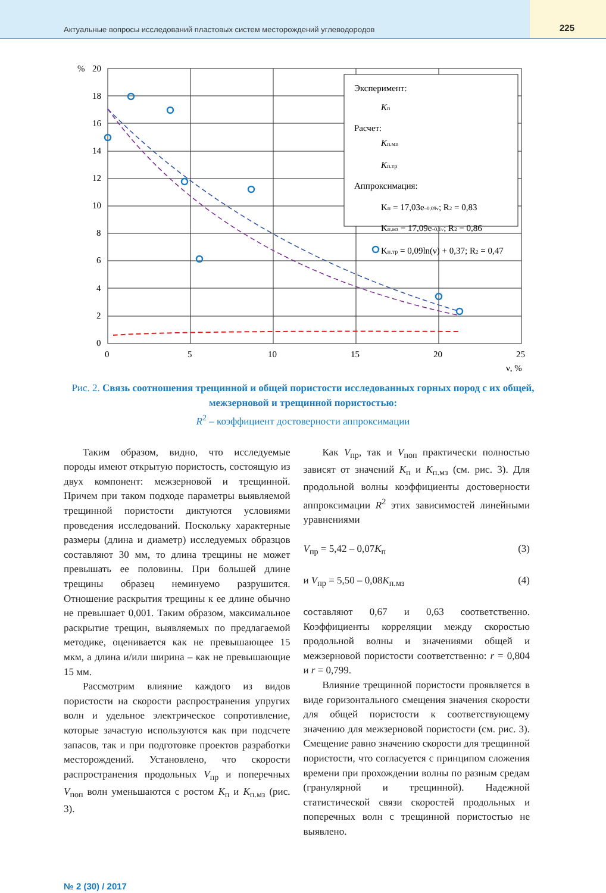Актуальные вопросы исследований пластовых систем месторождений углеводородов
225
%
20
18
16
14
12
10
8
6
4
2
0
0
5
10
15
20
25
ν, %
Эксперимент:
Kп
Расчет:
Kп.мз
Kп.тр
Аппроксимация:
Kп = 17,03e–0,09ν; R2 = 0,83
Kп.мз = 17,09e–0,1ν; R2 = 0,86
Kп.тр = 0,09ln(ν) + 0,37; R2 = 0,47
Рис. 2. Связь соотношения трещинной и общей пористости исследованных горных пород с их общей, межзерновой и трещинной пористостью:
R<sup>2</sup> – коэффициент достоверности аппроксимации
Таким образом, видно, что исследуемые породы имеют открытую пористость, состоящую из двух компонент: межзерновой и трещинной. Причем при таком подходе параметры выявляемой трещинной пористости диктуются условиями проведения исследований. Поскольку характерные размеры (длина и диаметр) исследуемых образцов составляют 30 мм, то длина трещины не может превышать ее половины. При большей длине трещины образец неминуемо разрушится. Отношение раскрытия трещины к ее длине обычно не превышает 0,001. Таким образом, максимальное раскрытие трещин, выявляемых по предлагаемой методике, оценивается как не превышающее 15 мкм, а длина и/или ширина – как не превышающие 15 мм.
Рассмотрим влияние каждого из видов пористости на скорости распространения упругих волн и удельное электрическое сопротивление, которые зачастую используются как при подсчете запасов, так и при подготовке проектов разработки месторождений. Установлено, что скорости распространения продольных V<sub>пр</sub> и поперечных V<sub>поп</sub> волн уменьшаются с ростом K<sub>п</sub> и K<sub>п.мз</sub> (рис. 3).
Как V<sub>пр</sub>, так и V<sub>поп</sub> практически полностью зависят от значений K<sub>п</sub> и K<sub>п.мз</sub> (см. рис. 3). Для продольной волны коэффициенты достоверности аппроксимации R<sup>2</sup> этих зависимостей линейными уравнениями
V<sub>пр</sub> = 5,42 – 0,07K<sub>п</sub> (3)
и V<sub>пр</sub> = 5,50 – 0,08K<sub>п.мз</sub> (4)
составляют 0,67 и 0,63 соответственно. Коэффициенты корреляции между скоростью продольной волны и значениями общей и межзерновой пористости соответственно: r = 0,804 и r = 0,799.
Влияние трещинной пористости проявляется в виде горизонтального смещения значения скорости для общей пористости к соответствующему значению для межзерновой пористости (см. рис. 3). Смещение равно значению скорости для трещинной пористости, что согласуется с принципом сложения времени при прохождении волны по разным средам (гранулярной и трещинной). Надежной статистической связи скоростей продольных и поперечных волн с трещинной пористостью не выявлено.
№ 2 (30) / 2017